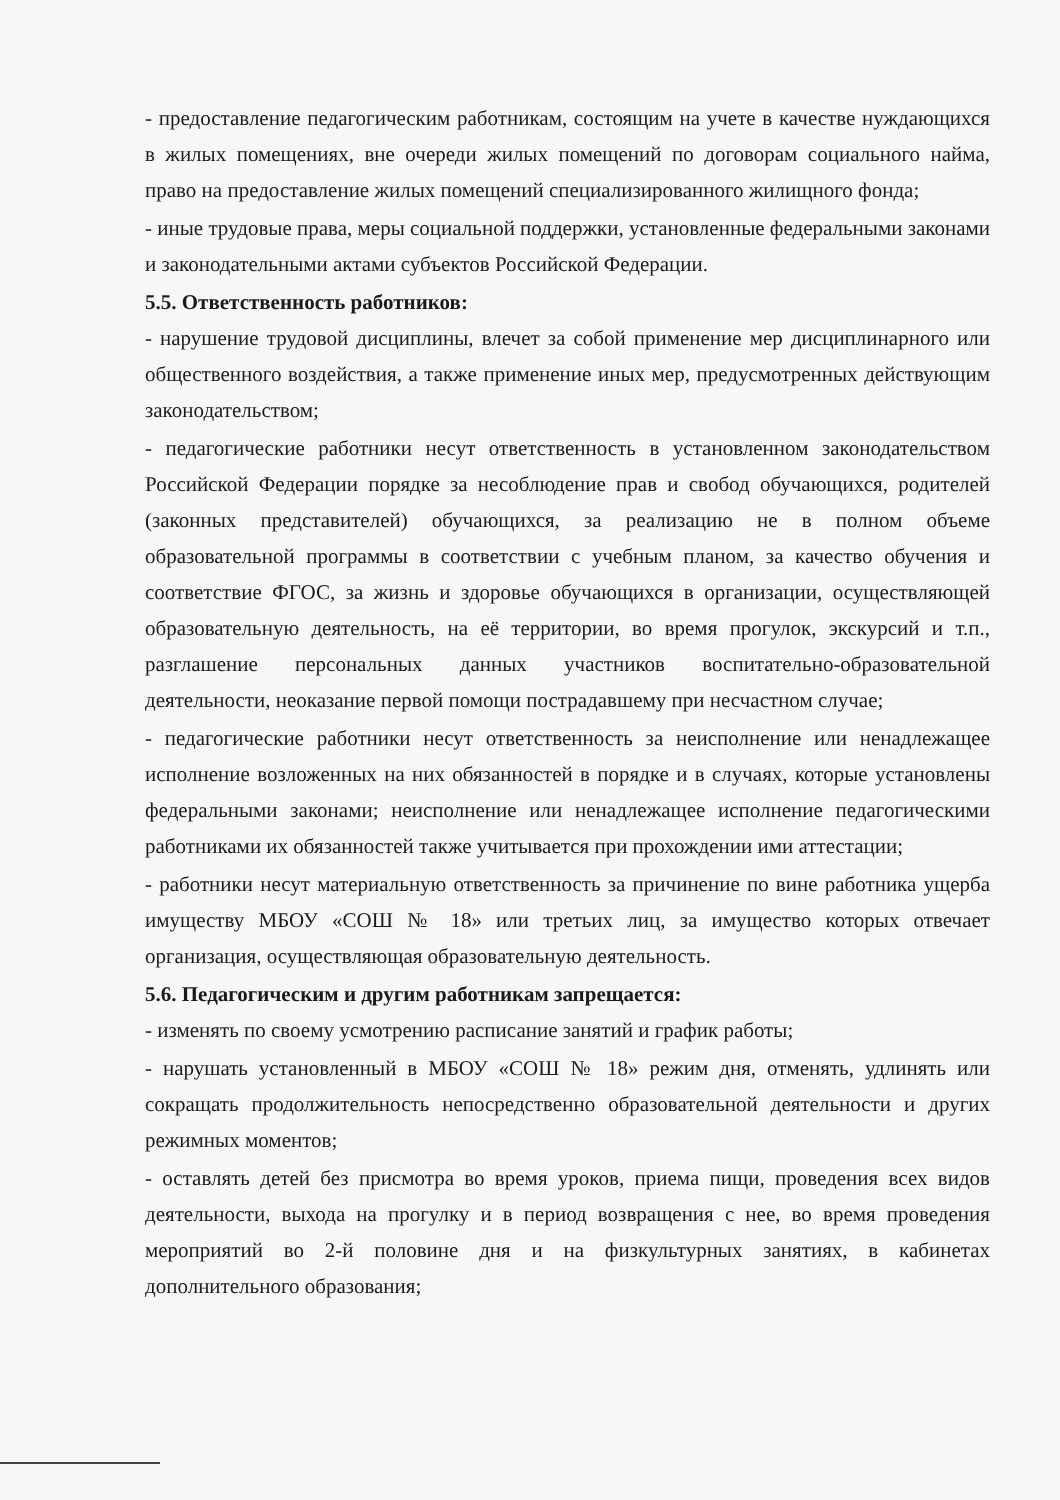- предоставление педагогическим работникам, состоящим на учете в качестве нуждающихся в жилых помещениях, вне очереди жилых помещений по договорам социального найма, право на предоставление жилых помещений специализированного жилищного фонда;
- иные трудовые права, меры социальной поддержки, установленные федеральными законами и законодательными актами субъектов Российской Федерации.
5.5. Ответственность работников:
- нарушение трудовой дисциплины, влечет за собой применение мер дисциплинарного или общественного воздействия, а также применение иных мер, предусмотренных действующим законодательством;
- педагогические работники несут ответственность в установленном законодательством Российской Федерации порядке за несоблюдение прав и свобод обучающихся, родителей (законных представителей) обучающихся, за реализацию не в полном объеме образовательной программы в соответствии с учебным планом, за качество обучения и соответствие ФГОС, за жизнь и здоровье обучающихся в организации, осуществляющей образовательную деятельность, на её территории, во время прогулок, экскурсий и т.п., разглашение персональных данных участников воспитательно-образовательной деятельности, неоказание первой помощи пострадавшему при несчастном случае;
- педагогические работники несут ответственность за неисполнение или ненадлежащее исполнение возложенных на них обязанностей в порядке и в случаях, которые установлены федеральными законами; неисполнение или ненадлежащее исполнение педагогическими работниками их обязанностей также учитывается при прохождении ими аттестации;
- работники несут материальную ответственность за причинение по вине работника ущерба имуществу МБОУ «СОШ № 18» или третьих лиц, за имущество которых отвечает организация, осуществляющая образовательную деятельность.
5.6. Педагогическим и другим работникам запрещается:
- изменять по своему усмотрению расписание занятий и график работы;
- нарушать установленный в МБОУ «СОШ № 18» режим дня, отменять, удлинять или сокращать продолжительность непосредственно образовательной деятельности и других режимных моментов;
- оставлять детей без присмотра во время уроков, приема пищи, проведения всех видов деятельности, выхода на прогулку и в период возвращения с нее, во время проведения мероприятий во 2-й половине дня и на физкультурных занятиях, в кабинетах дополнительного образования;